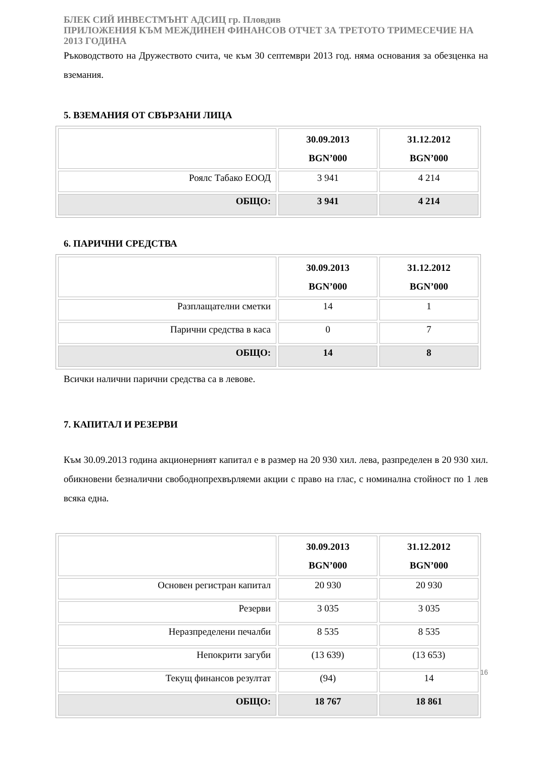БЛЕК СИЙ ИНВЕСТМЪНТ АДСИЦ гр. Пловдив
ПРИЛОЖЕНИЯ КЪМ МЕЖДИНЕН ФИНАНСОВ ОТЧЕТ ЗА ТРЕТОТО ТРИМЕСЕЧИЕ НА 2013 ГОДИНА
Ръководството на Дружеството счита, че към 30 септември 2013 год. няма основания за обезценка на вземания.
5. ВЗЕМАНИЯ ОТ СВЪРЗАНИ ЛИЦА
| | 30.09.2013 BGN’000 | 31.12.2012 BGN’000 |
| --- | --- | --- |
| Роялс Табако ЕООД | 3 941 | 4 214 |
| ОБЩО: | 3 941 | 4 214 |
6. ПАРИЧНИ СРЕДСТВА
| | 30.09.2013 BGN’000 | 31.12.2012 BGN’000 |
| --- | --- | --- |
| Разплащателни сметки | 14 | 1 |
| Парични средства в каса | 0 | 7 |
| ОБЩО: | 14 | 8 |
Всички налични парични средства са в левове.
7. КАПИТАЛ И РЕЗЕРВИ
Към 30.09.2013 година акционерният капитал е в размер на 20 930 хил. лева, разпределен в 20 930 хил. обикновени безналични свободнопрехвърляеми акции с право на глас, с номинална стойност по 1 лев всяка една.
| | 30.09.2013 BGN’000 | 31.12.2012 BGN’000 |
| --- | --- | --- |
| Основен регистран капитал | 20 930 | 20 930 |
| Резерви | 3 035 | 3 035 |
| Неразпределени печалби | 8 535 | 8 535 |
| Непокрити загуби | (13 639) | (13 653) |
| Текущ финансов резултат | (94) | 14 |
| ОБЩО: | 18 767 | 18 861 |
16